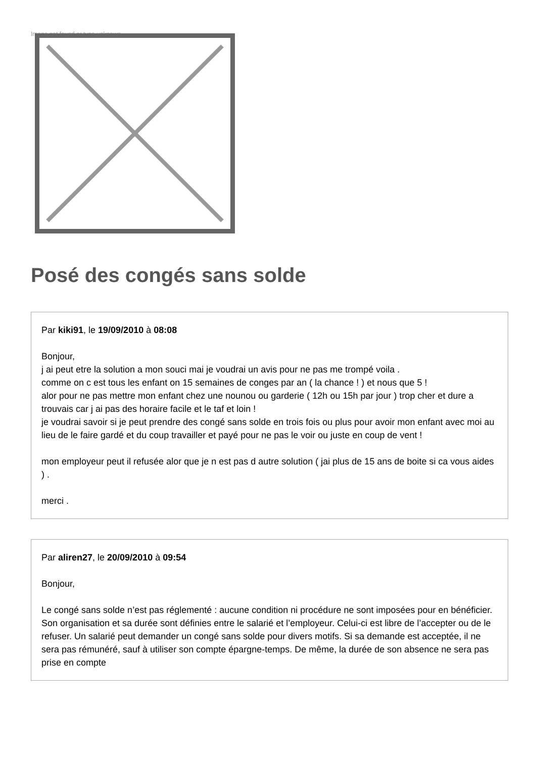Image not found or type unknown
Posé des congés sans solde
Par kiki91, le 19/09/2010 à 08:08
Bonjour,
j ai peut etre la solution a mon souci mai je voudrai un avis pour ne pas me trompé voila .
comme on c est tous les enfant on 15 semaines de conges par an ( la chance ! ) et nous que 5 !
alor pour ne pas mettre mon enfant chez une nounou ou garderie ( 12h ou 15h par jour ) trop cher et dure a trouvais car j ai pas des horaire facile et le taf et loin !
je voudrai savoir si je peut prendre des congé sans solde en trois fois ou plus pour avoir mon enfant avec moi au lieu de le faire gardé et du coup travailler et payé pour ne pas le voir ou juste en coup de vent !
mon employeur peut il refusée alor que je n est pas d autre solution ( jai plus de 15 ans de boite si ca vous aides ) .
merci .
Par aliren27, le 20/09/2010 à 09:54
Bonjour,
Le congé sans solde n’est pas réglementé : aucune condition ni procédure ne sont imposées pour en bénéficier. Son organisation et sa durée sont définies entre le salarié et l’employeur. Celui-ci est libre de l’accepter ou de le refuser. Un salarié peut demander un congé sans solde pour divers motifs. Si sa demande est acceptée, il ne sera pas rémunéré, sauf à utiliser son compte épargne-temps. De même, la durée de son absence ne sera pas prise en compte